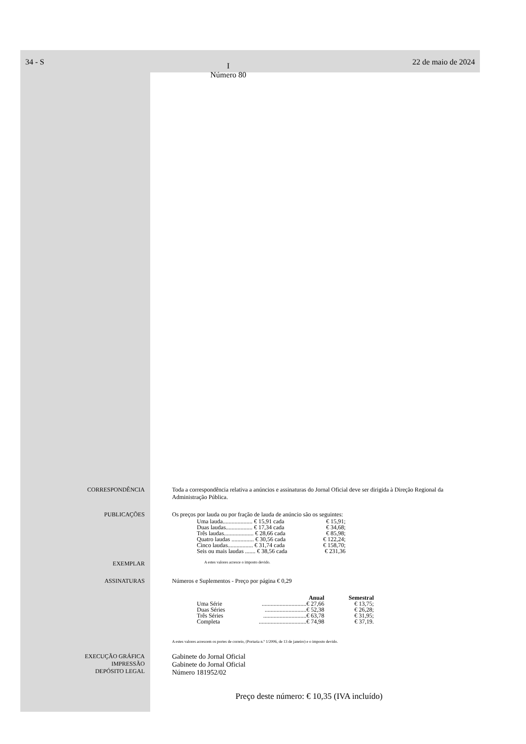34 - S I
Número 80 22 de maio de 2024
CORRESPONDÊNCIA Toda a correspondência relativa a anúncios e assinaturas do Jornal Oficial deve ser dirigida à Direção Regional da Administração Pública.
PUBLICAÇÕES Os preços por lauda ou por fração de lauda de anúncio são os seguintes:
| Uma lauda.................... € 15,91 cada | € 15,91; |
| Duas laudas.................. € 17,34 cada | € 34,68; |
| Três laudas.................... € 28,66 cada | € 85,98; |
| Quatro laudas ............... € 30,56 cada | € 122,24; |
| Cinco laudas................. € 31,74 cada | € 158,70; |
| Seis ou mais laudas ....... € 38,56 cada | € 231,36 |
EXEMPLAR
A estes valores acresce o imposto devido.
ASSINATURAS Números e Suplementos - Preço por página € 0,29
| | Anual | Semestral |
| --- | --- | --- |
| Uma Série | ..............................€ 27,66 | € 13,75; |
| Duas Séries | ............................€ 52,38 | € 26,28; |
| Três Séries | .............................€ 63,78 | € 31,95; |
| Completa | ................................€ 74,98 | € 37,19. |
A estes valores acrescem os portes de correio, (Portaria n.º 1/2006, de 13 de janeiro) e o imposto devido.
EXECUÇÃO GRÁFICA
IMPRESSÃO
DEPÓSITO LEGAL
Gabinete do Jornal Oficial
Gabinete do Jornal Oficial
Número 181952/02
Preço deste número: € 10,35 (IVA incluído)